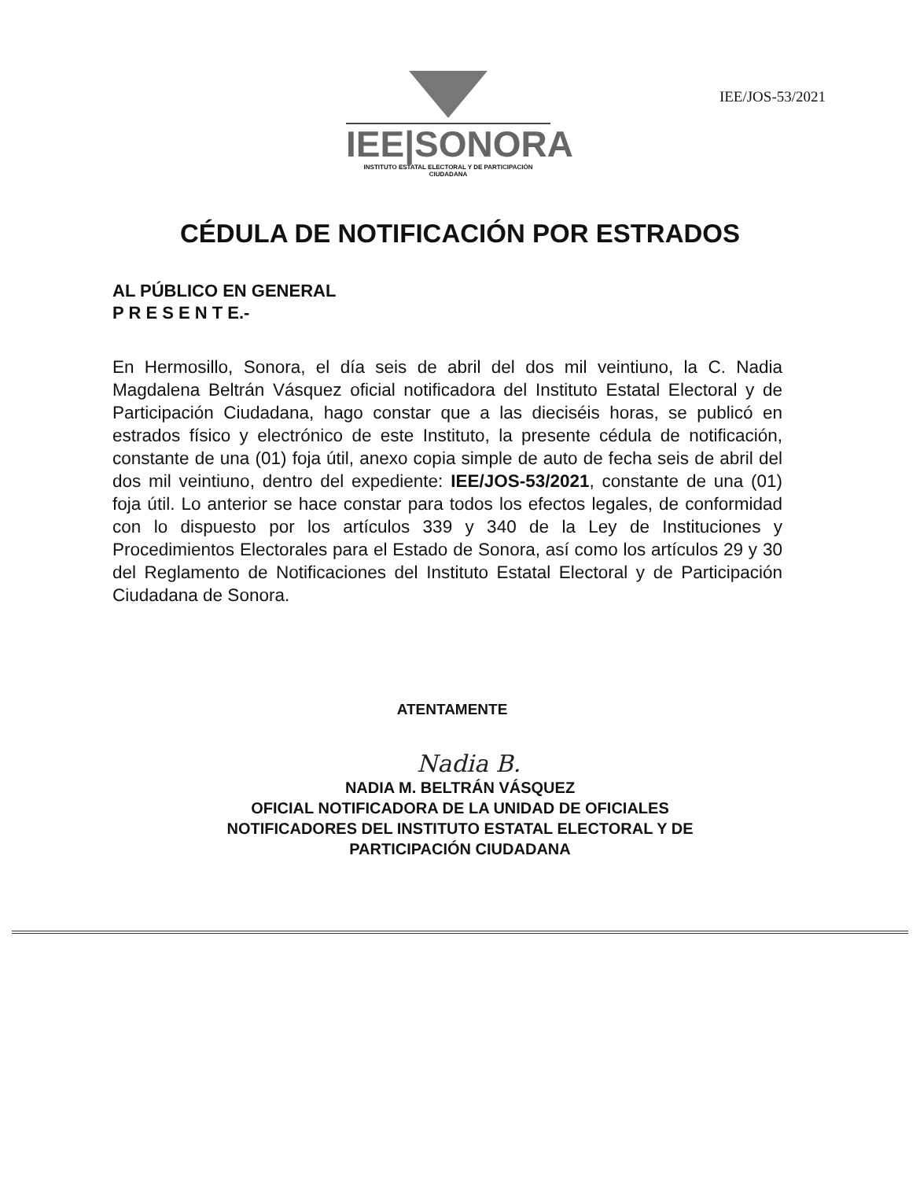IEE|SONORA
INSTITUTO ESTATAL ELECTORAL Y DE PARTICIPACIÓN CIUDADANA
IEE/JOS-53/2021
CÉDULA DE NOTIFICACIÓN POR ESTRADOS
AL PÚBLICO EN GENERAL
P R E S E N T E.-
En Hermosillo, Sonora, el día seis de abril del dos mil veintiuno, la C. Nadia Magdalena Beltrán Vásquez oficial notificadora del Instituto Estatal Electoral y de Participación Ciudadana, hago constar que a las dieciséis horas, se publicó en estrados físico y electrónico de este Instituto, la presente cédula de notificación, constante de una (01) foja útil, anexo copia simple de auto de fecha seis de abril del dos mil veintiuno, dentro del expediente: IEE/JOS-53/2021, constante de una (01) foja útil. Lo anterior se hace constar para todos los efectos legales, de conformidad con lo dispuesto por los artículos 339 y 340 de la Ley de Instituciones y Procedimientos Electorales para el Estado de Sonora, así como los artículos 29 y 30 del Reglamento de Notificaciones del Instituto Estatal Electoral y de Participación Ciudadana de Sonora.
ATENTAMENTE
Nadia B.
NADIA M. BELTRÁN VÁSQUEZ
OFICIAL NOTIFICADORA DE LA UNIDAD DE OFICIALES
NOTIFICADORES DEL INSTITUTO ESTATAL ELECTORAL Y DE
PARTICIPACIÓN CIUDADANA